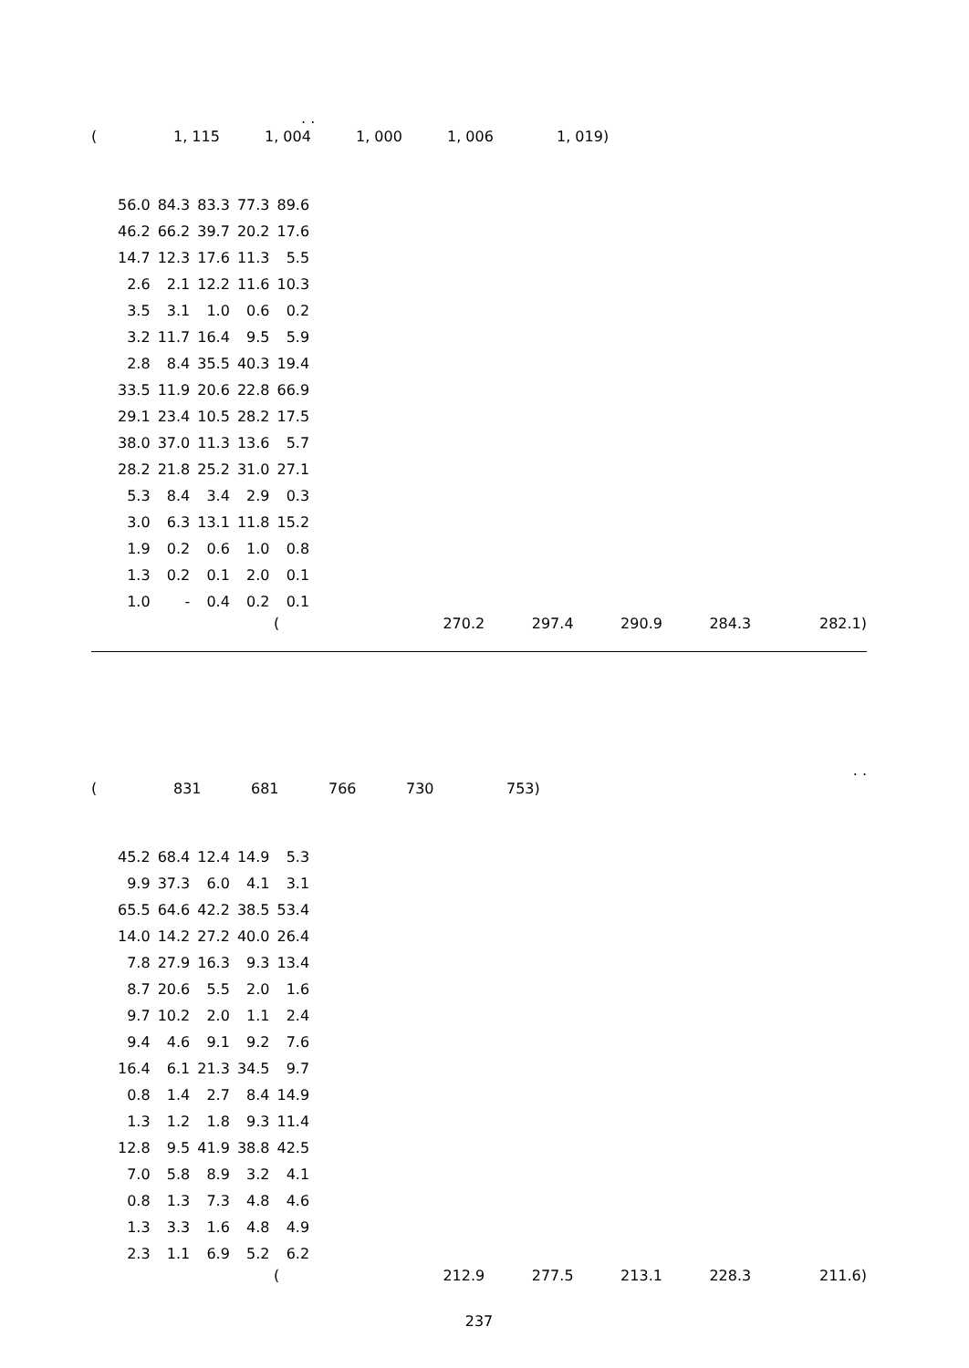. .
(1, 115 1, 004 1, 000 1, 006 1, 019)
| 56.0 | 84.3 | 83.3 | 77.3 | 89.6 |
| 46.2 | 66.2 | 39.7 | 20.2 | 17.6 |
| 14.7 | 12.3 | 17.6 | 11.3 | 5.5 |
| 2.6 | 2.1 | 12.2 | 11.6 | 10.3 |
| 3.5 | 3.1 | 1.0 | 0.6 | 0.2 |
| 3.2 | 11.7 | 16.4 | 9.5 | 5.9 |
| 2.8 | 8.4 | 35.5 | 40.3 | 19.4 |
| 33.5 | 11.9 | 20.6 | 22.8 | 66.9 |
| 29.1 | 23.4 | 10.5 | 28.2 | 17.5 |
| 38.0 | 37.0 | 11.3 | 13.6 | 5.7 |
| 28.2 | 21.8 | 25.2 | 31.0 | 27.1 |
| 5.3 | 8.4 | 3.4 | 2.9 | 0.3 |
| 3.0 | 6.3 | 13.1 | 11.8 | 15.2 |
| 1.9 | 0.2 | 0.6 | 1.0 | 0.8 |
| 1.3 | 0.2 | 0.1 | 2.0 | 0.1 |
| 1.0 | - | 0.4 | 0.2 | 0.1 |
(270.2 297.4 290.9 284.3 282.1)
. .
(831 681 766 730 753)
| 45.2 | 68.4 | 12.4 | 14.9 | 5.3 |
| 9.9 | 37.3 | 6.0 | 4.1 | 3.1 |
| 65.5 | 64.6 | 42.2 | 38.5 | 53.4 |
| 14.0 | 14.2 | 27.2 | 40.0 | 26.4 |
| 7.8 | 27.9 | 16.3 | 9.3 | 13.4 |
| 8.7 | 20.6 | 5.5 | 2.0 | 1.6 |
| 9.7 | 10.2 | 2.0 | 1.1 | 2.4 |
| 9.4 | 4.6 | 9.1 | 9.2 | 7.6 |
| 16.4 | 6.1 | 21.3 | 34.5 | 9.7 |
| 0.8 | 1.4 | 2.7 | 8.4 | 14.9 |
| 1.3 | 1.2 | 1.8 | 9.3 | 11.4 |
| 12.8 | 9.5 | 41.9 | 38.8 | 42.5 |
| 7.0 | 5.8 | 8.9 | 3.2 | 4.1 |
| 0.8 | 1.3 | 7.3 | 4.8 | 4.6 |
| 1.3 | 3.3 | 1.6 | 4.8 | 4.9 |
| 2.3 | 1.1 | 6.9 | 5.2 | 6.2 |
(212.9 277.5 213.1 228.3 211.6)
237